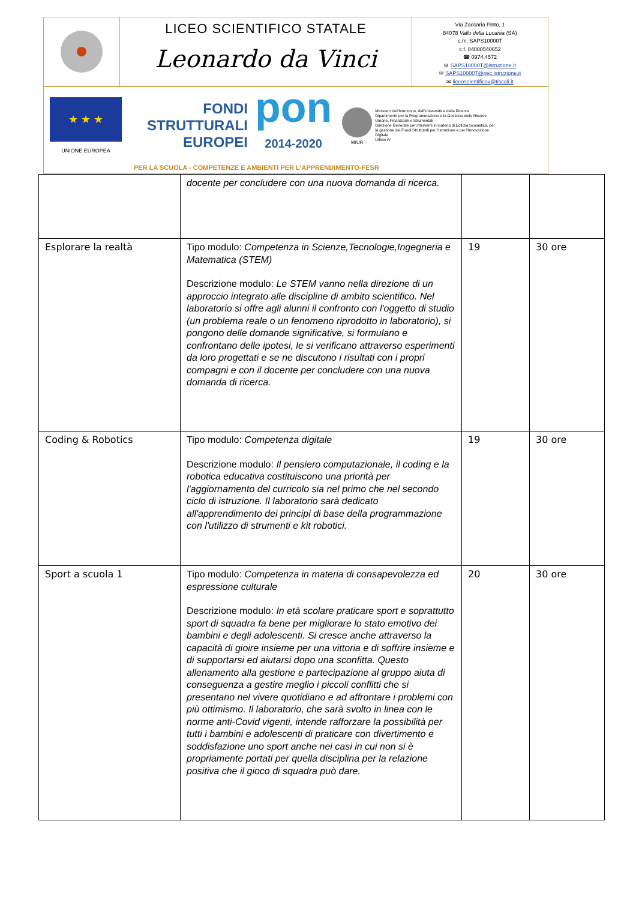LICEO SCIENTIFICO STATALE
Leonardo da Vinci
Via Zaccaria Pinto, 1
84078 Vallo della Lucania (SA)
c.m. SAPS10000T
c.f. 84000540652
☎ 0974.4572
✉ SAPS10000T@istruzione.it
✉ SAPS10000T@pec.istruzione.it
✉ liceoscientificov@tiscali.it
★ ★ ★
UNIONE EUROPEA
FONDI
STRUTTURALI
EUROPEI
pon
2014-2020
MIUR
Ministero dell'Istruzione, dell'Università e della Ricerca
Dipartimento per la Programmazione e la Gestione delle Risorse Umane, Finanziarie e Strumentali
Direzione Generale per interventi in materia di Edilizia Scolastica, per la gestione dei Fondi Strutturali per l'Istruzione e per l'Innovazione Digitale
Ufficio IV
PER LA SCUOLA - COMPETENZE E AMBIENTI PER L'APPRENDIMENTO-FESR
| | docente per concludere con una nuova domanda di ricerca. | | |
| Esplorare la realtà | Tipo modulo: Competenza in Scienze,Tecnologie,Ingegneria e Matematica (STEM) Descrizione modulo: Le STEM vanno nella direzione di un approccio integrato alle discipline di ambito scientifico. Nel laboratorio si offre agli alunni il confronto con l'oggetto di studio (un problema reale o un fenomeno riprodotto in laboratorio), si pongono delle domande significative, si formulano e confrontano delle ipotesi, le si verificano attraverso esperimenti da loro progettati e se ne discutono i risultati con i propri compagni e con il docente per concludere con una nuova domanda di ricerca. | 19 | 30 ore |
| Coding & Robotics | Tipo modulo: Competenza digitale Descrizione modulo: Il pensiero computazionale, il coding e la robotica educativa costituiscono una priorità per l'aggiornamento del curricolo sia nel primo che nel secondo ciclo di istruzione. Il laboratorio sarà dedicato all'apprendimento dei principi di base della programmazione con l'utilizzo di strumenti e kit robotici. | 19 | 30 ore |
| Sport a scuola 1 | Tipo modulo: Competenza in materia di consapevolezza ed espressione culturale Descrizione modulo: In età scolare praticare sport e soprattutto sport di squadra fa bene per migliorare lo stato emotivo dei bambini e degli adolescenti. Si cresce anche attraverso la capacità di gioire insieme per una vittoria e di soffrire insieme e di supportarsi ed aiutarsi dopo una sconfitta. Questo allenamento alla gestione e partecipazione al gruppo aiuta di conseguenza a gestire meglio i piccoli conflitti che si presentano nel vivere quotidiano e ad affrontare i problemi con più ottimismo. Il laboratorio, che sarà svolto in linea con le norme anti-Covid vigenti, intende rafforzare la possibilità per tutti i bambini e adolescenti di praticare con divertimento e soddisfazione uno sport anche nei casi in cui non si è propriamente portati per quella disciplina per la relazione positiva che il gioco di squadra può dare. | 20 | 30 ore |